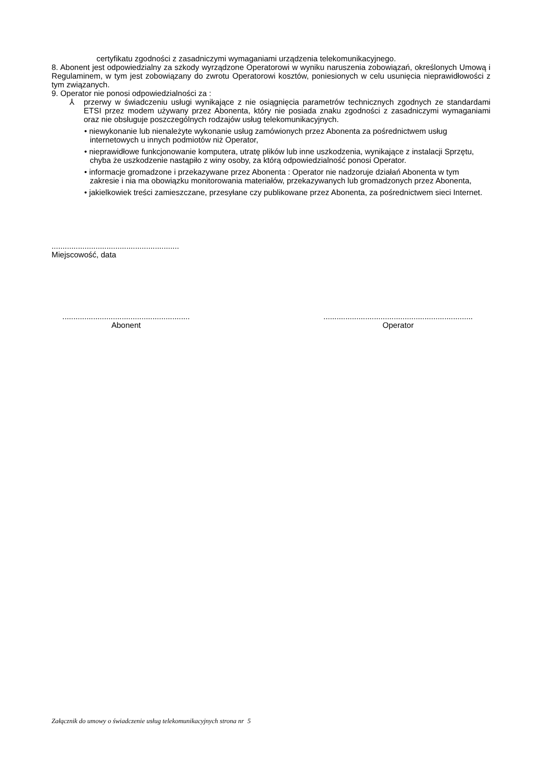certyfikatu zgodności z zasadniczymi wymaganiami urządzenia telekomunikacyjnego.
8. Abonent jest odpowiedzialny za szkody wyrządzone Operatorowi w wyniku naruszenia zobowiązań, określonych Umową i Regulaminem, w tym jest zobowiązany do zwrotu Operatorowi kosztów, poniesionych w celu usunięcia nieprawidłowości z tym związanych.
9. Operator nie ponosi odpowiedzialności za :
⅄ przerwy w świadczeniu usługi wynikające z nie osiągnięcia parametrów technicznych zgodnych ze standardami ETSI przez modem używany przez Abonenta, który nie posiada znaku zgodności z zasadniczymi wymaganiami oraz nie obsługuje poszczególnych rodzajów usług telekomunikacyjnych.
• niewykonanie lub nienależyte wykonanie usług zamówionych przez Abonenta za pośrednictwem usług internetowych u innych podmiotów niż Operator,
• nieprawidłowe funkcjonowanie komputera, utratę plików lub inne uszkodzenia, wynikające z instalacji Sprzętu, chyba że uszkodzenie nastąpiło z winy osoby, za którą odpowiedzialność ponosi Operator.
• informacje gromadzone i przekazywane przez Abonenta : Operator nie nadzoruje działań Abonenta w tym zakresie i nia ma obowiązku monitorowania materiałów, przekazywanych lub gromadzonych przez Abonenta,
• jakielkowiek treści zamieszczane, przesyłane czy publikowane przez Abonenta, za pośrednictwem sieci Internet.
..........................................................
Miejscowość, data
..........................................................
Abonent
....................................................................
Operator
Załącznik do umowy o świadczenie usług telekomunikacyjnych strona nr 5